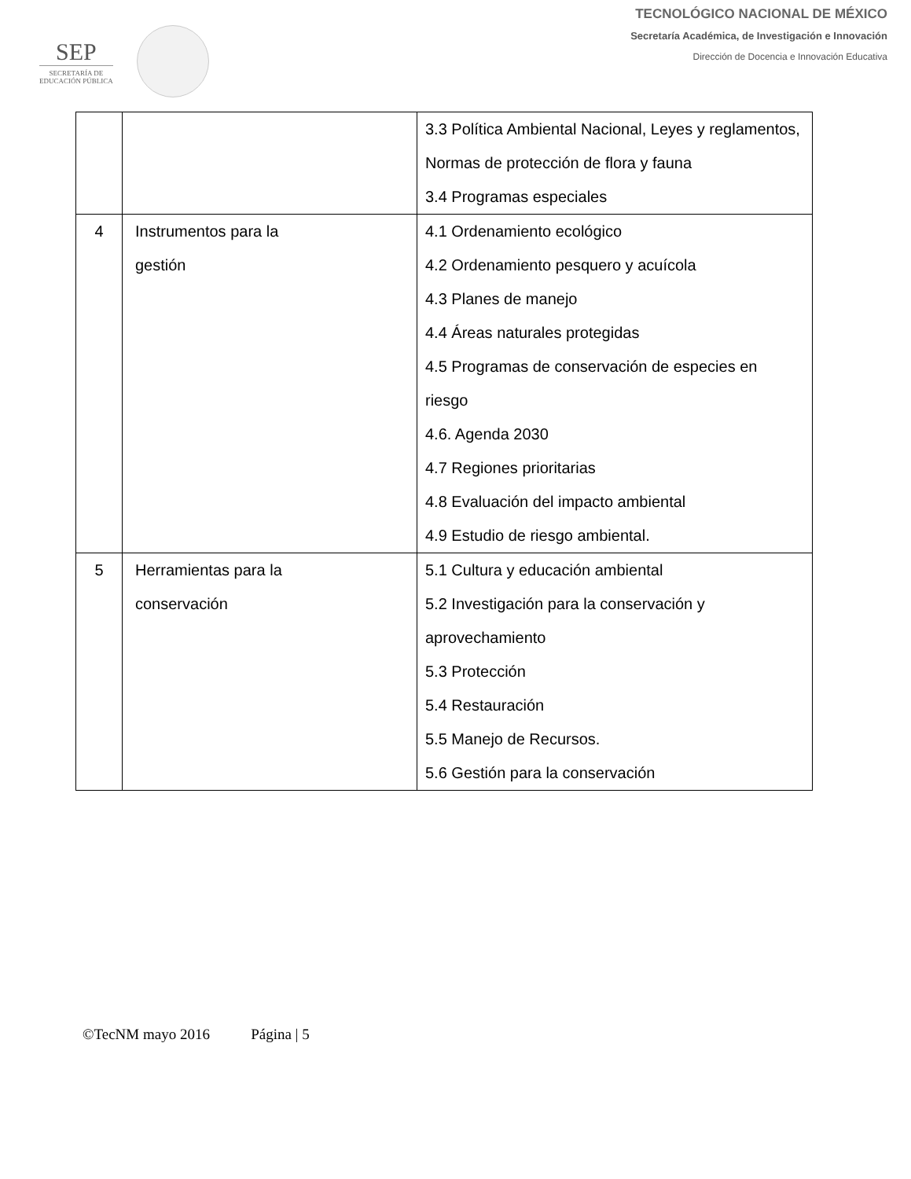SEP
SECRETARÍA DE
EDUCACIÓN PÚBLICA
TECNOLÓGICO NACIONAL DE MÉXICO
Secretaría Académica, de Investigación e Innovación
Dirección de Docencia e Innovación Educativa
| | | 3.3 Política Ambiental Nacional, Leyes y reglamentos, Normas de protección de flora y fauna 3.4 Programas especiales |
| 4 | Instrumentos para la gestión | 4.1 Ordenamiento ecológico 4.2 Ordenamiento pesquero y acuícola 4.3 Planes de manejo 4.4 Áreas naturales protegidas 4.5 Programas de conservación de especies en riesgo 4.6. Agenda 2030 4.7 Regiones prioritarias 4.8 Evaluación del impacto ambiental 4.9 Estudio de riesgo ambiental. |
| 5 | Herramientas para la conservación | 5.1 Cultura y educación ambiental 5.2 Investigación para la conservación y aprovechamiento 5.3 Protección 5.4 Restauración 5.5 Manejo de Recursos. 5.6 Gestión para la conservación |
©TecNM mayo 2016 Página | 5